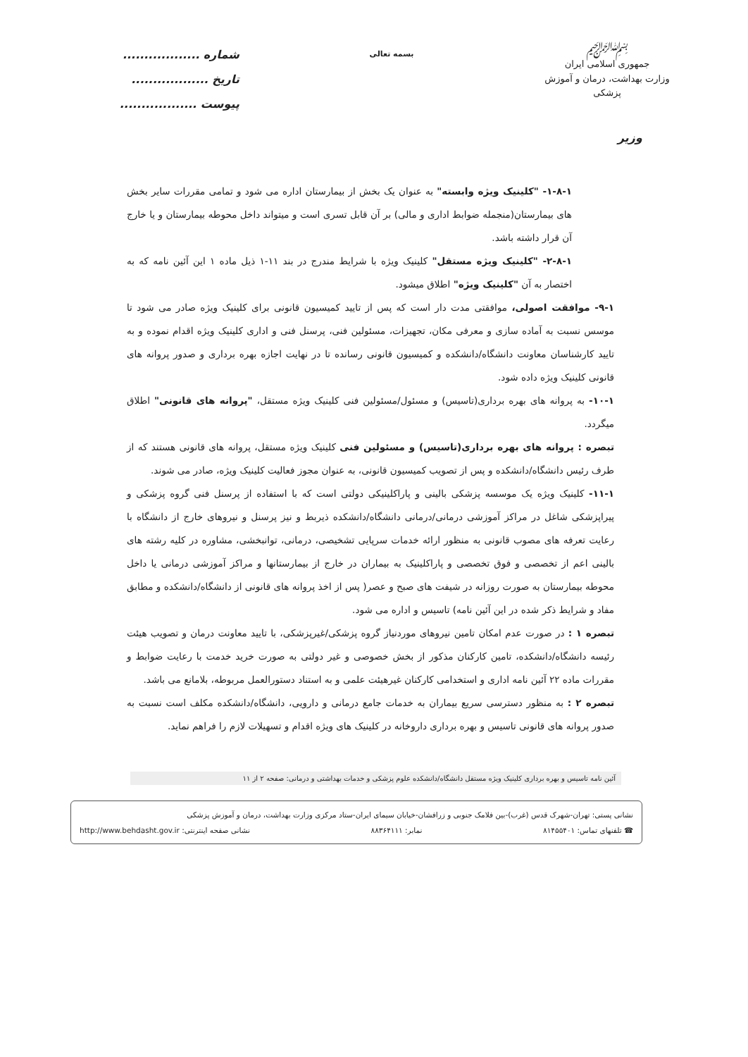﷽
جمهوری اسلامی ایران
وزارت بهداشت، درمان و آموزش پزشکی
بسمه تعالی
شماره ..................
تاریخ ..................
پیوست ..................
وزیر
۱-۸-۱- "کلینیک ویژه وابسته" به عنوان یک بخش از بیمارستان اداره می شود و تمامی مقررات سایر بخش های بیمارستان(منجمله ضوابط اداری و مالی) بر آن قابل تسری است و میتواند داخل محوطه بیمارستان و یا خارج آن قرار داشته باشد.
۲-۸-۱- "کلینیک ویژه مستقل" کلینیک ویژه با شرایط مندرج در بند ۱۱-۱ ذیل ماده ۱ این آئین نامه که به اختصار به آن "کلینیک ویژه" اطلاق میشود.
۹-۱- موافقت اصولی، موافقتی مدت دار است که پس از تایید کمیسیون قانونی برای کلینیک ویژه صادر می شود تا موسس نسبت به آماده سازی و معرفی مکان، تجهیزات، مسئولین فنی، پرسنل فنی و اداری کلینیک ویژه اقدام نموده و به تایید کارشناسان معاونت دانشگاه/دانشکده و کمیسیون قانونی رسانده تا در نهایت اجازه بهره برداری و صدور پروانه های قانونی کلینیک ویژه داده شود.
۱۰-۱- به پروانه های بهره برداری(تاسیس) و مسئول/مسئولین فنی کلینیک ویژه مستقل، "پروانه های قانونی" اطلاق میگردد.
تبصره : پروانه های بهره برداری(تاسیس) و مسئولین فنی کلینیک ویژه مستقل، پروانه های قانونی هستند که از طرف رئیس دانشگاه/دانشکده و پس از تصویب کمیسیون قانونی، به عنوان مجوز فعالیت کلینیک ویژه، صادر می شوند.
۱۱-۱- کلینیک ویژه یک موسسه پزشکی بالینی و پاراکلینیکی دولتی است که با استفاده از پرسنل فنی گروه پزشکی و پیراپزشکی شاغل در مراکز آموزشی درمانی/درمانی دانشگاه/دانشکده ذیربط و نیز پرسنل و نیروهای خارج از دانشگاه با رعایت تعرفه های مصوب قانونی به منظور ارائه خدمات سرپایی تشخیصی، درمانی، توانبخشی، مشاوره در کلیه رشته های بالینی اعم از تخصصی و فوق تخصصی و پاراکلینیک به بیماران در خارج از بیمارستانها و مراکز آموزشی درمانی یا داخل محوطه بیمارستان به صورت روزانه در شیفت های صبح و عصر( پس از اخذ پروانه های قانونی از دانشگاه/دانشکده و مطابق مفاد و شرایط ذکر شده در این آئین نامه) تاسیس و اداره می شود.
تبصره ۱ : در صورت عدم امکان تامین نیروهای موردنیاز گروه پزشکی/غیرپزشکی، با تایید معاونت درمان و تصویب هیئت رئیسه دانشگاه/دانشکده، تامین کارکنان مذکور از بخش خصوصی و غیر دولتی به صورت خرید خدمت با رعایت ضوابط و مقررات ماده ۲۲ آئین نامه اداری و استخدامی کارکنان غیرهیئت علمی و به استناد دستورالعمل مربوطه، بلامانع می باشد.
تبصره ۲ : به منظور دسترسی سریع بیماران به خدمات جامع درمانی و دارویی، دانشگاه/دانشکده مکلف است نسبت به صدور پروانه های قانونی تاسیس و بهره برداری داروخانه در کلینیک های ویژه اقدام و تسهیلات لازم را فراهم نماید.
آئین نامه تاسیس و بهره برداری کلینیک ویژه مستقل دانشگاه/دانشکده علوم پزشکی و خدمات بهداشتی و درمانی: صفحه ۲ از ۱۱
نشانی پستی: تهران-شهرک قدس (غرب)-بین فلامک جنوبی و زرافشان-خیابان سیمای ایران-ستاد مرکزی وزارت بهداشت، درمان و آموزش پزشکی
☎ تلفنهای تماس: ۸۱۴۵۵۴۰۱ نمابر: ۸۸۳۶۴۱۱۱ نشانی صفحه اینترنتی: http://www.behdasht.gov.ir